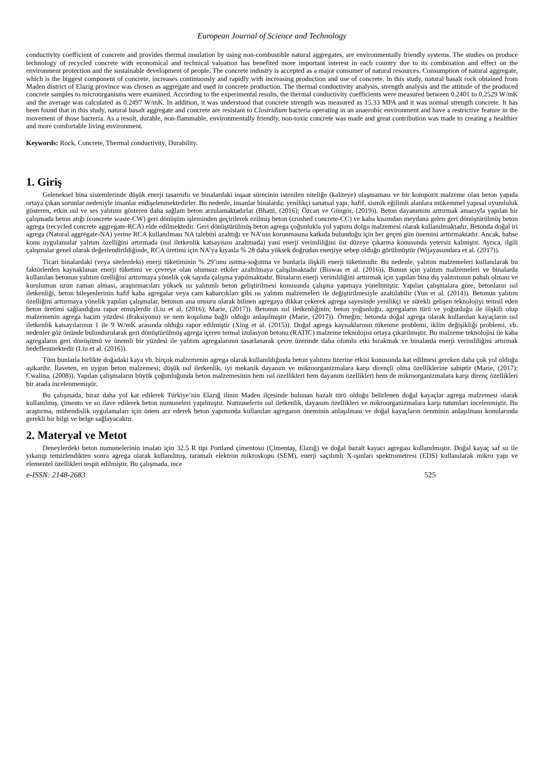European Journal of Science and Technology
conductivity coefficient of concrete and provides thermal insulation by using non-combustible natural aggregates, are environmentally friendly systems. The studies on produce technology of recycled concrete with economical and technical valuation has benefited more important interest in each country due to its combination and effect on the environment protection and the sustainable development of people. The concrete industry is accepted as a major consumer of natural resources. Consumption of natural aggregate, which is the biggest component of concrete, increases continuously and rapidly with increasing production and use of concrete. In this study, natural basalt rock obtained from Maden district of Elazig province was chosen as aggregate and used in concrete production. The thermal conductivity analysis, strength analysis and the attitude of the produced concrete samples to microorganisms were examined. According to the experimental results, the thermal conductivity coefficients were measured between 0.2401 to 0.2529 W/mK and the average was calculated as 0.2497 W/mK. In addition, it was understood that concrete strength was measured as 15.33 MPA and it was normal strength concrete. It has been found that in this study, natural basalt aggregate and concrete are resistant to Clostridium bacteria operating in an anaerobic environment and have a restrictive feature in the movement of those bacteria. As a result, durable, non-flammable, environmentally friendly, non-toxic concrete was made and great contribution was made to creating a healthier and more comfortable living environment.
Keywords: Rock, Concrete, Thermal conductivity, Durability.
1. Giriş
Geleneksel bina sistemlerinde düşük enerji tasarrufu ve binalardaki inşaat sürecinin istenilen niteliğe (kaliteye) ulaşmaması ve bir kompozit malzeme olan beton yapıda ortaya çıkan sorunlar nedeniyle insanlar endişelenmektedirler. Bu nedenle, insanlar binalarda; yenilikçi sanatsal yapı, hafif, sismik eğilimli alanlara mükemmel yapısal uyumluluk gösteren, etkin ısıl ve ses yalıtımı gösteren daha sağlam beton arzulamaktadırlar (Bhatti, (2016); Özcan ve Güngör, (2019)). Beton dayanımını arttırmak amacıyla yapılan bir çalışmada beton atığı (concrete waste-CW) geri dönüşüm işleminden geçirilerek ezilmiş beton (crushed concrete-CC) ve kaba kısımdan meydana gelen geri dönüştürülmüş beton agrega (recycled concrete aggregate-RCA) elde edilmektedir. Geri dönüştürülmüş beton agrega çoğunlukla yol yapımı dolgu malzemesi olarak kullanılmaktadır. Betonda doğal iri agrega (Natural aggregate-NA) yerine RCA kullanılması NA talebini azalttığı ve NA’nın korunmasına katkıda bulunduğu için her geçen gün önemini arttırmaktadır. Ancak, bahse konu uygulamalar yalıtım özelliğini artırmada (ısıl iletkenlik katsayısını azaltmada) yani enerji verimliliğini üst düzeye çıkarma konusunda yetersiz kalmıştır. Ayrıca, ilgili çalışmalar genel olarak değerlendirildiğinde, RCA üretimi için NA’ya kıyasla % 28 daha yüksek doğrudan enerjiye sebep olduğu görülmüştür (Wijayasundara et al. (2017)).
Ticari binalardaki (veya sitelerdeki) enerji tüketiminin % 29’unu ısıtma-soğutma ve bunlarla ilişkili enerji tüketimidir. Bu nedenle, yalıtım malzemeleri kullanılarak bu faktörlerden kaynaklanan enerji tüketimi ve çevreye olan olumsuz etkiler azaltılmaya çalışılmaktadır (Biswas et al. (2016)). Bunun için yalıtım malzemeleri ve binalarda kullanılan betonun yalıtım özelliğini arttırmaya yönelik çok sayıda çalışma yapılmaktadır. Binaların enerji verimliliğini arttırmak için yapılan bina dış yalıtımının pahalı olması ve kurulumun uzun zaman alması, araştırmacıları yüksek ısı yalıtımlı beton geliştirilmesi konusunda çalışma yapmaya yöneltmiştir. Yapılan çalışmalara göre, betonların ısıl iletkenliği, beton bileşenlerinin hafif kaba agregalar veya cam kabarcıkları gibi ısı yalıtım malzemeleri ile değiştirilmesiyle azaltılabilir (Yun et al. (2014)). Betonun yalıtım özelliğini arttırmaya yönelik yapılan çalışmalar, betonun ana unsuru olarak bilinen agregaya dikkat çekerek agrega sayesinde yenilikçi ve sürekli gelişen teknolojiyi temsil eden beton üretimi sağlandığını rapor etmişlerdir (Liu et al. (2016); Marie, (2017)). Betonun ısıl iletkenliğinin; beton yoğunluğu, agregaların türü ve yoğunluğu ile ilişkili olup malzemenin agrega hacim yüzdesi (fraksiyonu) ve nem koşuluna bağlı olduğu anlaşılmıştır (Marie, (2017)). Örneğin; betonda doğal agrega olarak kullanılan kayaçların ısıl iletkenlik katsayılarının 1 ile 9 W/mK arasında olduğu rapor edilmiştir (Xing et al. (2015)). Doğal agrega kaynaklarının tükenme problemi, iklim değişikliği problemi, vb. nedenler göz önünde bulundurularak geri dönüştürülmüş agrega içeren termal izolasyon betonu (RATIC) malzeme teknolojisi ortaya çıkarılmıştır. Bu malzeme teknolojisi ile kaba agregaların geri dönüşümü ve önemli bir yüzdesi ile yalıtım agregalarının tasarlanarak çevre üzerinde daha olumlu etki bırakmak ve binalarda enerji verimliliğini artırmak hedeflenmektedir (Liu et al. (2016)).
Tüm bunlarla birlikte doğadaki kaya vb. birçok malzemenin agrega olarak kullanıldığında beton yalıtımı üzerine etkisi konusunda kat edilmesi gereken daha çok yol olduğu aşikardır. İlaveten, en uygun beton malzemesi; düşük ısıl iletkenlik, iyi mekanik dayanım ve mikroorganizmalara karşı dirençli olma özelliklerine sahiptir (Marie, (2017); Cwalina, (2008)). Yapılan çalışmaların büyük çoğunluğunda beton malzemesinin hem ısıl özellikleri hem dayanım özellikleri hem de mikroorganizmalara karşı direnç özellikleri bir arada incelenmemiştir.
Bu çalışmada, biraz daha yol kat edilerek Türkiye’nin Elazığ ilinin Maden ilçesinde bulunan bazalt türü olduğu belirlenen doğal kayaçlar agrega malzemesi olarak kullanılmış, çimento ve su ilave edilerek beton numuneleri yapılmıştır. Numunelerin ısıl iletkenlik, dayanım özellikleri ve mikroorganizmalara karşı tutumları incelenmiştir. Bu araştırma, mühendislik uygulamaları için önem arz ederek beton yapımında kullanılan agreganın öneminin anlaşılması ve doğal kayaçların öenminin anlaşılması konularında gerekli bir bilgi ve belge sağlayacaktır.
2. Materyal ve Metot
Deneylerdeki beton numunelerinin imalatı için 32.5 R tipi Portland çimentosu (Çimentaş, Elazığ) ve doğal bazalt kayacı agregası kullanılmıştır. Doğal kayaç saf su ile yıkanıp temizlendikten sonra agrega olarak kullanılmış, taramalı elektron mikroskopu (SEM), enerji saçılımlı X-ışınları spektrometresi (EDS) kullanılarak mikro yapı ve elementel özellikleri tespit edilmiştir. Bu çalışmada, ince
e-ISSN: 2148-2683 525